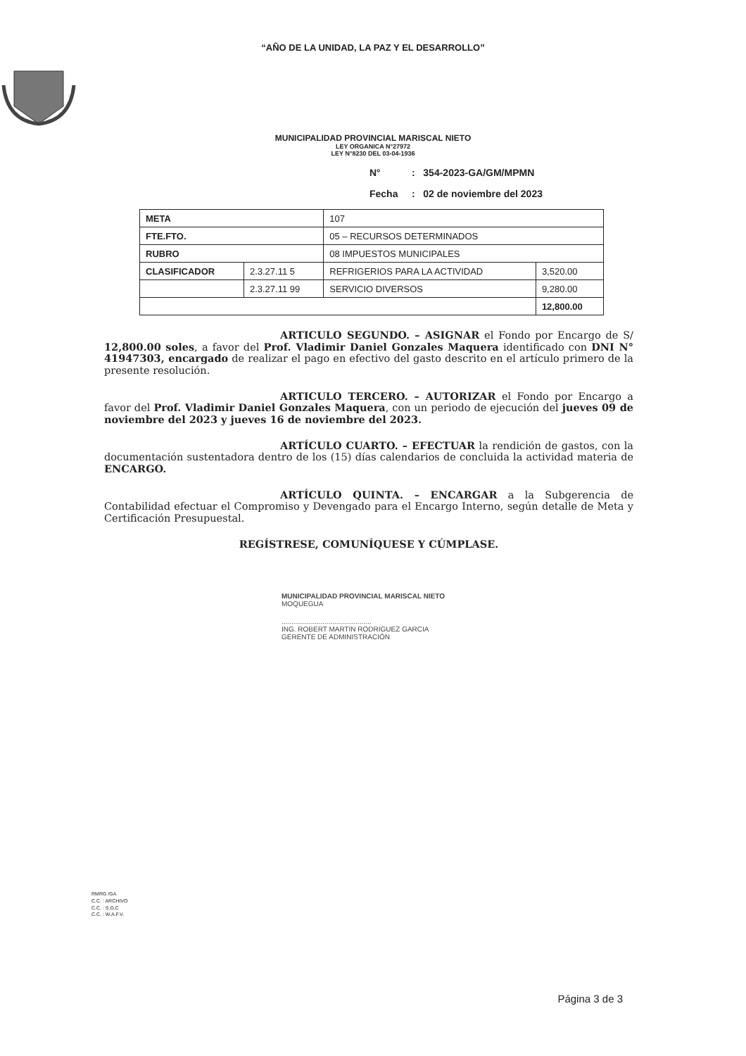“AÑO DE LA UNIDAD, LA PAZ Y EL DESARROLLO”
MUNICIPALIDAD PROVINCIAL MARISCAL NIETO
LEY ORGANICA N°27972
LEY N°8230 DEL 03-04-1936
N°: 354-2023-GA/GM/MPMN
Fecha: 02 de noviembre del 2023
| META | | 107 | |
| FTE.FTO. | | 05 – RECURSOS DETERMINADOS | |
| RUBRO | | 08 IMPUESTOS MUNICIPALES | |
| CLASIFICADOR | 2.3.27.11 5 | REFRIGERIOS PARA LA ACTIVIDAD | 3,520.00 |
| | 2.3.27.11 99 | SERVICIO DIVERSOS | 9,280.00 |
| | | | 12,800.00 |
ARTICULO SEGUNDO. – ASIGNAR el Fondo por Encargo de S/ 12,800.00 soles, a favor del Prof. Vladimir Daniel Gonzales Maquera identificado con DNI N° 41947303, encargado de realizar el pago en efectivo del gasto descrito en el artículo primero de la presente resolución.
ARTICULO TERCERO. – AUTORIZAR el Fondo por Encargo a favor del Prof. Vladimir Daniel Gonzales Maquera, con un periodo de ejecución del jueves 09 de noviembre del 2023 y jueves 16 de noviembre del 2023.
ARTÍCULO CUARTO. – EFECTUAR la rendición de gastos, con la documentación sustentadora dentro de los (15) días calendarios de concluida la actividad materia de ENCARGO.
ARTÍCULO QUINTA. – ENCARGAR a la Subgerencia de Contabilidad efectuar el Compromiso y Devengado para el Encargo Interno, según detalle de Meta y Certificación Presupuestal.
REGÍSTRESE, COMUNÍQUESE Y CÚMPLASE.
MUNICIPALIDAD PROVINCIAL MARISCAL NIETO
MOQUEGUA
..............................................
ING. ROBERT MARTIN RODRIGUEZ GARCIA
GERENTE DE ADMINISTRACIÓN
RMRG /GA
C.C. : ARCHIVO
C.C. : S.G.C
C.C. : W.A.F.V.
Página 3 de 3